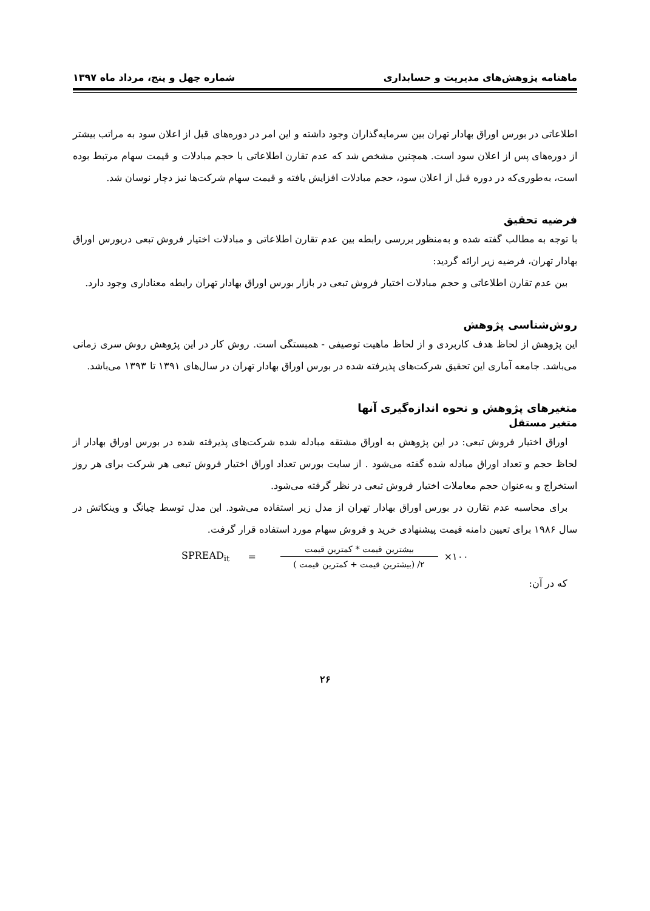ماهنامه پژوهش‌های مدیریت و حسابداری شماره چهل و پنج، مرداد ماه ۱۳۹۷
اطلاعاتی در بورس اوراق بهادار تهران بین سرمایه‌گذاران وجود داشته و این امر در دوره‌های قبل از اعلان سود به مراتب بیشتر از دوره‌های پس از اعلان سود است. همچنین مشخص شد که عدم تقارن اطلاعاتی با حجم مبادلات و قیمت سهام مرتبط بوده است، به‌طوری‌که در دوره قبل از اعلان سود، حجم مبادلات افزایش یافته و قیمت سهام شرکت‌ها نیز دچار نوسان شد.
فرضیه تحقیق
با توجه به مطالب گفته شده و به‌منظور بررسی رابطه بین عدم تقارن اطلاعاتی و مبادلات اختیار فروش تبعی دربورس اوراق بهادار تهران، فرضیه زیر ارائه گردید:
بین عدم تقارن اطلاعاتی و حجم مبادلات اختیار فروش تبعی در بازار بورس اوراق بهادار تهران رابطه معناداری وجود دارد.
روش‌شناسی پژوهش
این پژوهش از لحاظ هدف کاربردی و از لحاظ ماهیت توصیفی - همبستگی است. روش کار در این پژوهش روش سری زمانی می‌باشد. جامعه آماری این تحقیق شرکت‌های پذیرفته شده در بورس اوراق بهادار تهران در سال‌های ۱۳۹۱ تا ۱۳۹۳ می‌باشد.
متغیرهای پژوهش و نحوه اندازه‌گیری آنها
متغیر مستقل
اوراق اختیار فروش تبعی: در این پژوهش به اوراق مشتقه مبادله شده شرکت‌های پذیرفته شده در بورس اوراق بهادار از لحاظ حجم و تعداد اوراق مبادله شده گفته می‌شود . از سایت بورس تعداد اوراق اختیار فروش تبعی هر شرکت برای هر روز استخراج و به‌عنوان حجم معاملات اختیار فروش تبعی در نظر گرفته می‌شود.
برای محاسبه عدم تقارن در بورس اوراق بهادار تهران از مدل زیر استفاده می‌شود. این مدل توسط چیانگ و وینکاتش در سال ۱۹۸۶ برای تعیین دامنه قیمت پیشنهادی خرید و فروش سهام مورد استفاده قرار گرفت.
SPREAD<sub>it</sub> =
بیشترین قیمت * کمترین قیمت
۲/ (بیشترین قیمت + کمترین قیمت )
×۱۰۰
که در آن:
۲۶